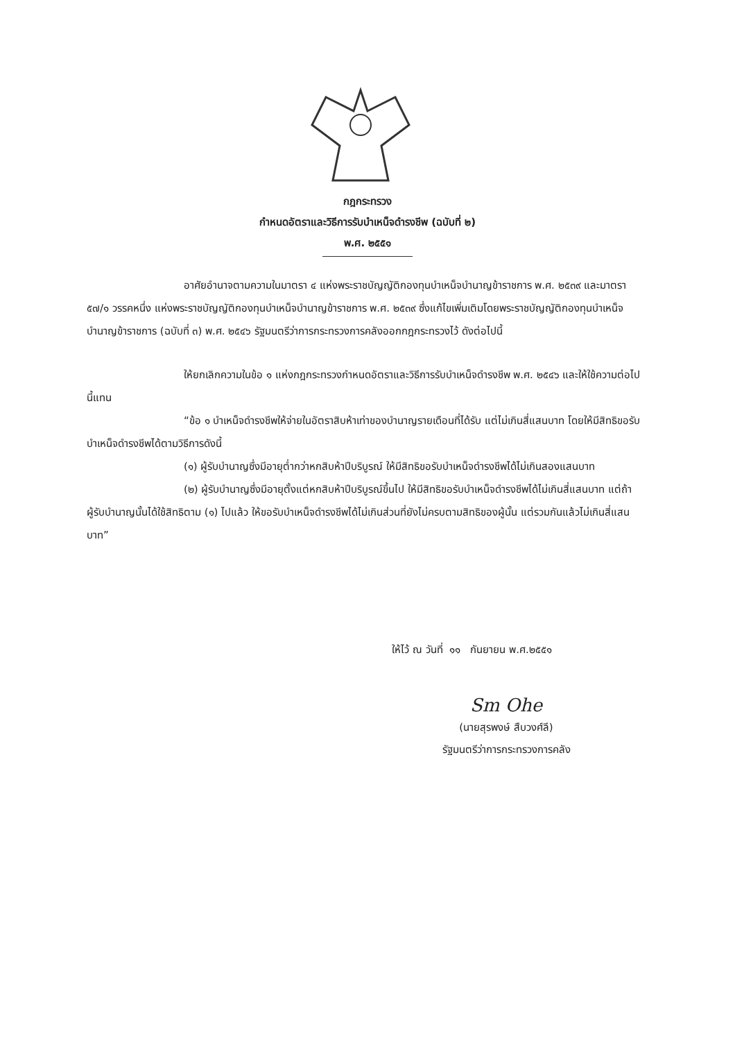กฎกระทรวง
กำหนดอัตราและวิธีการรับบำเหน็จดำรงชีพ (ฉบับที่ ๒)
พ.ศ. ๒๕๕๑
อาศัยอำนาจตามความในมาตรา ๔ แห่งพระราชบัญญัติกองทุนบำเหน็จบำนาญข้าราชการ พ.ศ. ๒๕๓๙ และมาตรา ๕๗/๑ วรรคหนึ่ง แห่งพระราชบัญญัติกองทุนบำเหน็จบำนาญข้าราชการ พ.ศ. ๒๕๓๙ ซึ่งแก้ไขเพิ่มเติมโดยพระราชบัญญัติกองทุนบำเหน็จบำนาญข้าราชการ (ฉบับที่ ๓) พ.ศ. ๒๕๔๖ รัฐมนตรีว่าการกระทรวงการคลังออกกฎกระทรวงไว้ ดังต่อไปนี้
ให้ยกเลิกความในข้อ ๑ แห่งกฎกระทรวงกำหนดอัตราและวิธีการรับบำเหน็จดำรงชีพ พ.ศ. ๒๕๔๖ และให้ใช้ความต่อไปนี้แทน
“ข้อ ๑ บำเหน็จดำรงชีพให้จ่ายในอัตราสิบห้าเท่าของบำนาญรายเดือนที่ได้รับ แต่ไม่เกินสี่แสนบาท โดยให้มีสิทธิขอรับบำเหน็จดำรงชีพได้ตามวิธีการดังนี้
(๑) ผู้รับบำนาญซึ่งมีอายุต่ำกว่าหกสิบห้าปีบริบูรณ์ ให้มีสิทธิขอรับบำเหน็จดำรงชีพได้ไม่เกินสองแสนบาท
(๒) ผู้รับบำนาญซึ่งมีอายุตั้งแต่หกสิบห้าปีบริบูรณ์ขึ้นไป ให้มีสิทธิขอรับบำเหน็จดำรงชีพได้ไม่เกินสี่แสนบาท แต่ถ้าผู้รับบำนาญนั้นได้ใช้สิทธิตาม (๑) ไปแล้ว ให้ขอรับบำเหน็จดำรงชีพได้ไม่เกินส่วนที่ยังไม่ครบตามสิทธิของผู้นั้น แต่รวมกันแล้วไม่เกินสี่แสนบาท”
ให้ไว้ ณ วันที่ ๑๑ กันยายน พ.ศ.๒๕๕๑
Sm Ohe
(นายสุรพงษ์ สืบวงศ์ลี)
รัฐมนตรีว่าการกระทรวงการคลัง